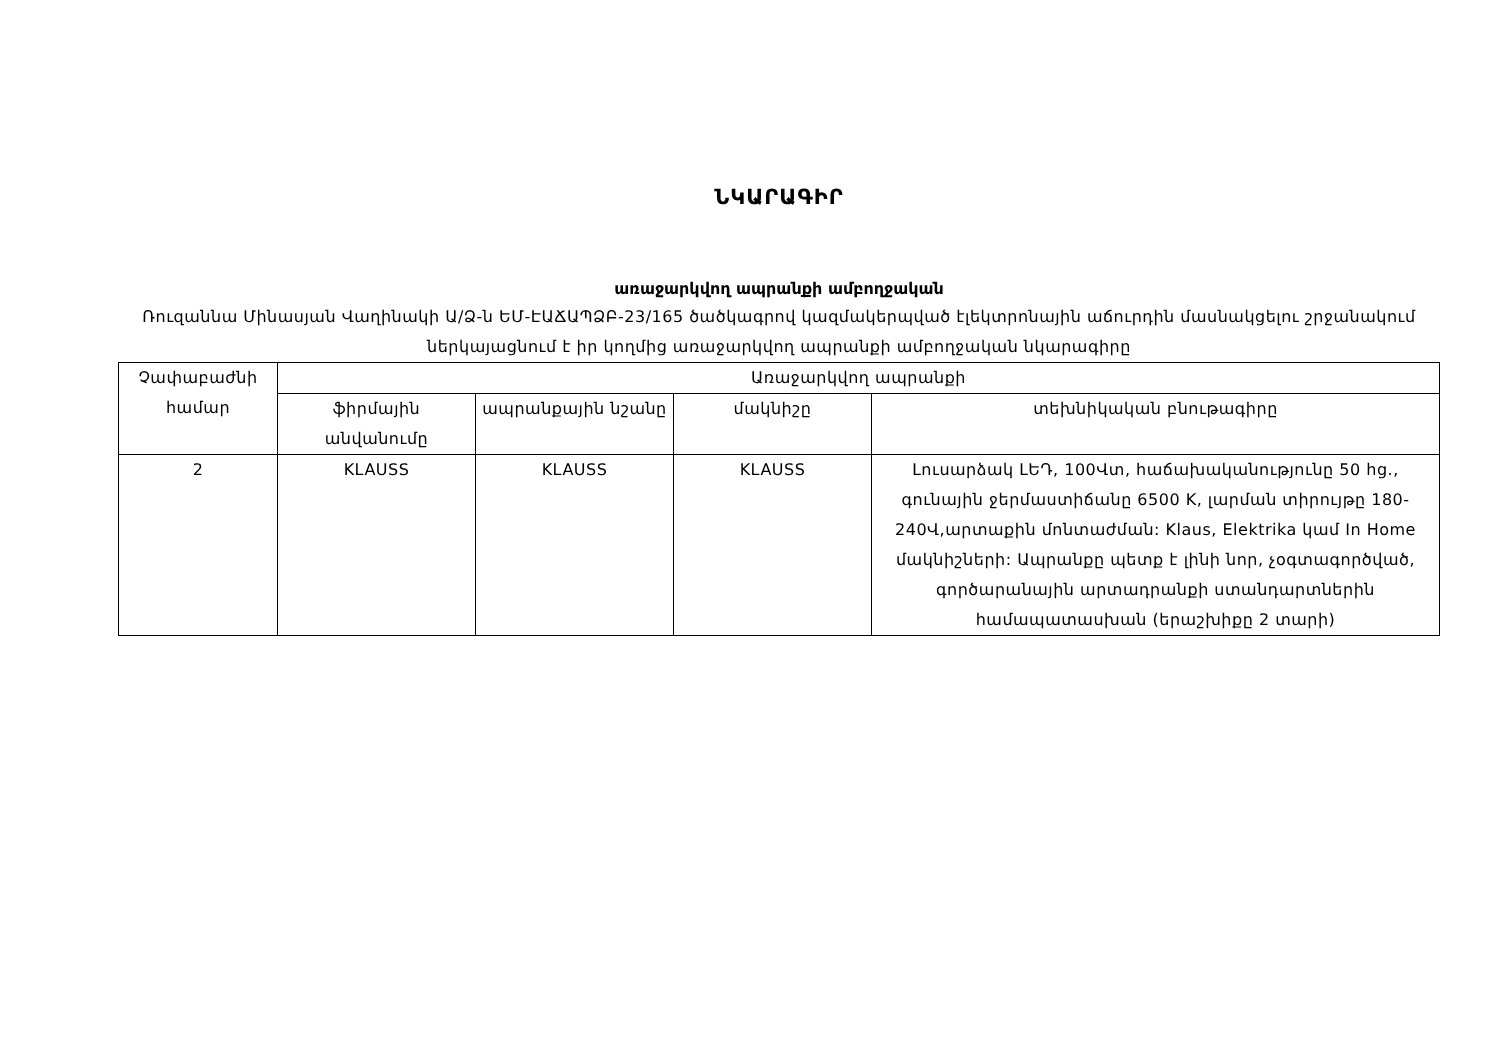ՆԿԱՐԱԳԻՐ
առաջարկվող ապրանքի ամբողջական
Ռուզաննա Մինասյան Վաղինակի Ա/Ձ-ն ԵՄ-ԷԱՃԱՊՁԲ-23/165 ծածկագրով կազմակերպված էլեկտրոնային աճուրդին մասնակցելու շրջանակում ներկայացնում է իր կողմից առաջարկվող ապրանքի ամբողջական նկարագիրը
| Չափաբաժնի համար | Առաջարկվող ապրանքի | | | |
| --- | --- | --- | --- | --- |
| | ֆիրմային անվանումը | ապրանքային նշանը | մակնիշը | տեխնիկական բնութագիրը |
| 2 | KLAUSS | KLAUSS | KLAUSS | Լուսարձակ ԼԵԴ, 100Վտ, հաճախականությունը 50 hg., գունային ջերմաստիճանը 6500 K, լարման տիրույթը 180-240Վ,արտաքին մոնտաժման: Klaus, Elektrika կամ In Home մակնիշների: Ապրանքը պետք է լինի նոր, չօգտագործված, գործարանային արտադրանքի ստանդարտներին համապատասխան (երաշխիքը 2 տարի) |